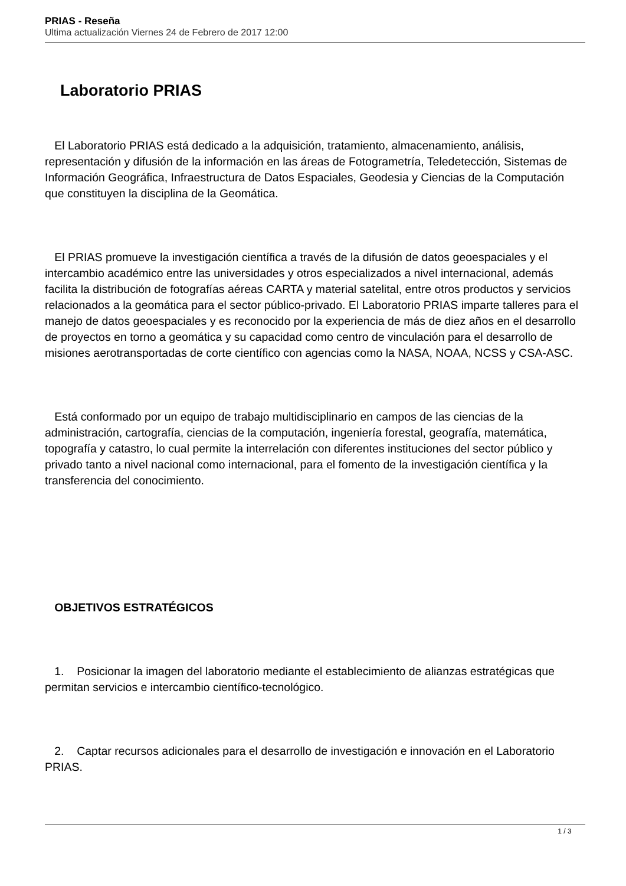PRIAS - Reseña
Ultima actualización Viernes 24 de Febrero de 2017 12:00
Laboratorio PRIAS
El Laboratorio PRIAS está dedicado a la adquisición, tratamiento, almacenamiento, análisis, representación y difusión de la información en las áreas de Fotogrametría, Teledetección, Sistemas de Información Geográfica, Infraestructura de Datos Espaciales, Geodesia y Ciencias de la Computación que constituyen la disciplina de la Geomática.
El PRIAS promueve la investigación científica a través de la difusión de datos geoespaciales y el intercambio académico entre las universidades y otros especializados a nivel internacional, además facilita la distribución de fotografías aéreas CARTA y material satelital, entre otros productos y servicios relacionados a la geomática para el sector público-privado. El Laboratorio PRIAS imparte talleres para el manejo de datos geoespaciales y es reconocido por la experiencia de más de diez años en el desarrollo de proyectos en torno a geomática y su capacidad como centro de vinculación para el desarrollo de misiones aerotransportadas de corte científico con agencias como la NASA, NOAA, NCSS y CSA-ASC.
Está conformado por un equipo de trabajo multidisciplinario en campos de las ciencias de la administración, cartografía, ciencias de la computación, ingeniería forestal, geografía, matemática, topografía y catastro, lo cual permite la interrelación con diferentes instituciones del sector público y privado tanto a nivel nacional como internacional, para el fomento de la investigación científica y la transferencia del conocimiento.
OBJETIVOS ESTRATÉGICOS
1. Posicionar la imagen del laboratorio mediante el establecimiento de alianzas estratégicas que permitan servicios e intercambio científico-tecnológico.
2. Captar recursos adicionales para el desarrollo de investigación e innovación en el Laboratorio PRIAS.
1 / 3